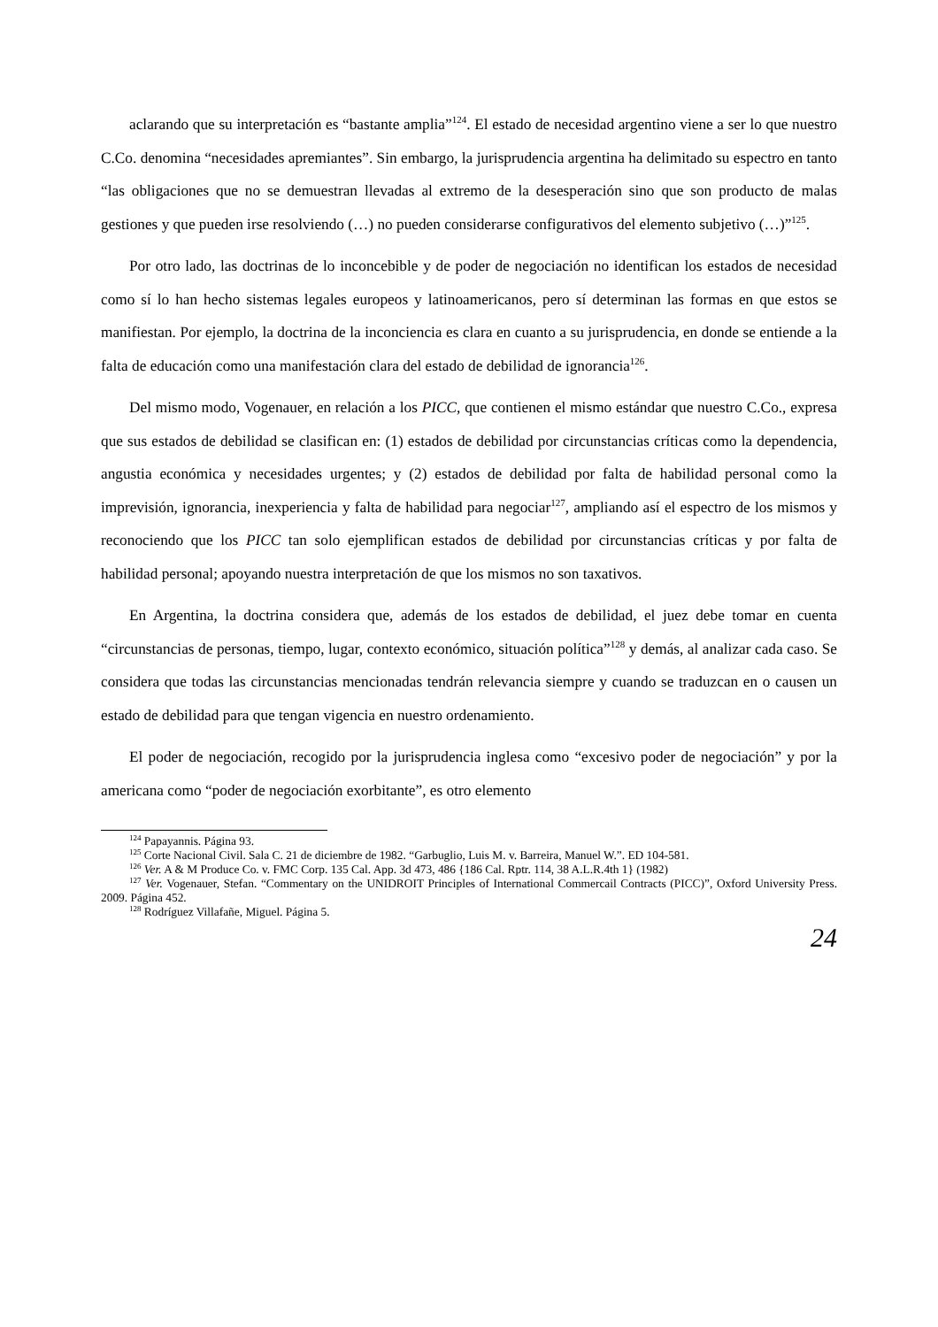aclarando que su interpretación es “bastante amplia”<sup>124</sup>. El estado de necesidad argentino viene a ser lo que nuestro C.Co. denomina “necesidades apremiantes”. Sin embargo, la jurisprudencia argentina ha delimitado su espectro en tanto “las obligaciones que no se demuestran llevadas al extremo de la desesperación sino que son producto de malas gestiones y que pueden irse resolviendo (…) no pueden considerarse configurativos del elemento subjetivo (…)”<sup>125</sup>.
Por otro lado, las doctrinas de lo inconcebible y de poder de negociación no identifican los estados de necesidad como sí lo han hecho sistemas legales europeos y latinoamericanos, pero sí determinan las formas en que estos se manifiestan. Por ejemplo, la doctrina de la inconciencia es clara en cuanto a su jurisprudencia, en donde se entiende a la falta de educación como una manifestación clara del estado de debilidad de ignorancia<sup>126</sup>.
Del mismo modo, Vogenauer, en relación a los PICC, que contienen el mismo estándar que nuestro C.Co., expresa que sus estados de debilidad se clasifican en: (1) estados de debilidad por circunstancias críticas como la dependencia, angustia económica y necesidades urgentes; y (2) estados de debilidad por falta de habilidad personal como la imprevisión, ignorancia, inexperiencia y falta de habilidad para negociar<sup>127</sup>, ampliando así el espectro de los mismos y reconociendo que los PICC tan solo ejemplifican estados de debilidad por circunstancias críticas y por falta de habilidad personal; apoyando nuestra interpretación de que los mismos no son taxativos.
En Argentina, la doctrina considera que, además de los estados de debilidad, el juez debe tomar en cuenta “circunstancias de personas, tiempo, lugar, contexto económico, situación política”<sup>128</sup> y demás, al analizar cada caso. Se considera que todas las circunstancias mencionadas tendrán relevancia siempre y cuando se traduzcan en o causen un estado de debilidad para que tengan vigencia en nuestro ordenamiento.
El poder de negociación, recogido por la jurisprudencia inglesa como “excesivo poder de negociación” y por la americana como “poder de negociación exorbitante”, es otro elemento
<sup>124</sup> Papayannis. Página 93.
<sup>125</sup> Corte Nacional Civil. Sala C. 21 de diciembre de 1982. “Garbuglio, Luis M. v. Barreira, Manuel W.”. ED 104-581.
<sup>126</sup> Ver. A & M Produce Co. v. FMC Corp. 135 Cal. App. 3d 473, 486 {186 Cal. Rptr. 114, 38 A.L.R.4th 1} (1982)
<sup>127</sup> Ver. Vogenauer, Stefan. “Commentary on the UNIDROIT Principles of International Commercail Contracts (PICC)”, Oxford University Press. 2009. Página 452.
<sup>128</sup> Rodríguez Villafañe, Miguel. Página 5.
24